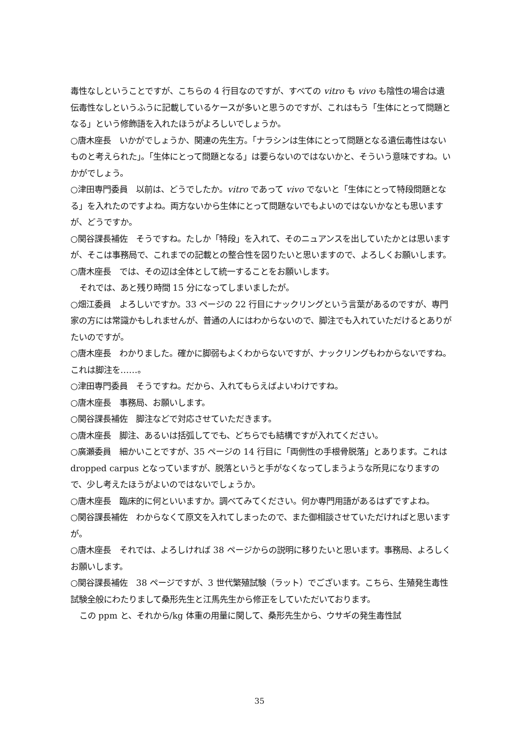毒性なしということですが、こちらの 4 行目なのですが、すべての vitro も vivo も陰性の場合は遺伝毒性なしというふうに記載しているケースが多いと思うのですが、これはもう「生体にとって問題となる」という修飾語を入れたほうがよろしいでしょうか。
○唐木座長　いかがでしょうか、関連の先生方。「ナラシンは生体にとって問題となる遺伝毒性はないものと考えられた」。「生体にとって問題となる」は要らないのではないかと、そういう意味ですね。いかがでしょう。
○津田専門委員　以前は、どうでしたか。vitro であって vivo でないと「生体にとって特段問題となる」を入れたのですよね。両方ないから生体にとって問題ないでもよいのではないかなとも思いますが、どうですか。
○関谷課長補佐　そうですね。たしか「特段」を入れて、そのニュアンスを出していたかとは思いますが、そこは事務局で、これまでの記載との整合性を図りたいと思いますので、よろしくお願いします。
○唐木座長　では、その辺は全体として統一することをお願いします。
それでは、あと残り時間 15 分になってしまいましたが。
○畑江委員　よろしいですか。33 ページの 22 行目にナックリングという言葉があるのですが、専門家の方には常識かもしれませんが、普通の人にはわからないので、脚注でも入れていただけるとありがたいのですが。
○唐木座長　わかりました。確かに脚弱もよくわからないですが、ナックリングもわからないですね。これは脚注を……。
○津田専門委員　そうですね。だから、入れてもらえばよいわけですね。
○唐木座長　事務局、お願いします。
○関谷課長補佐　脚注などで対応させていただきます。
○唐木座長　脚注、あるいは括弧してでも、どちらでも結構ですが入れてください。
○廣瀬委員　細かいことですが、35 ページの 14 行目に「両側性の手根骨脱落」とあります。これは dropped carpus となっていますが、脱落というと手がなくなってしまうような所見になりますので、少し考えたほうがよいのではないでしょうか。
○唐木座長　臨床的に何といいますか。調べてみてください。何か専門用語があるはずですよね。
○関谷課長補佐　わからなくて原文を入れてしまったので、また御相談させていただければと思いますが。
○唐木座長　それでは、よろしければ 38 ページからの説明に移りたいと思います。事務局、よろしくお願いします。
○関谷課長補佐　38 ページですが、3 世代繁殖試験（ラット）でございます。こちら、生殖発生毒性試験全般にわたりまして桑形先生と江馬先生から修正をしていただいております。
この ppm と、それから/kg 体重の用量に関して、桑形先生から、ウサギの発生毒性試
35